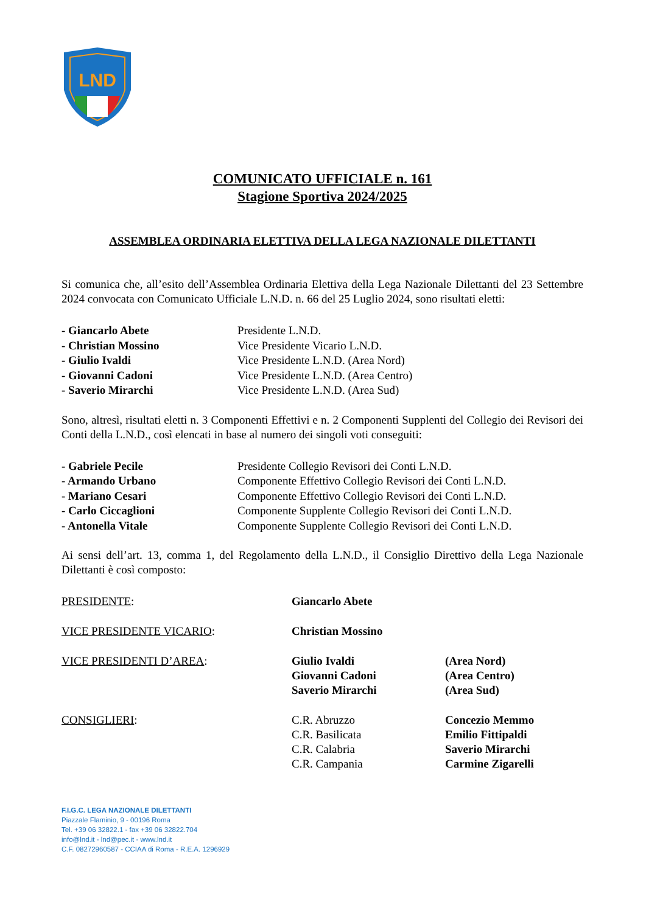LND
COMUNICATO UFFICIALE n. 161
Stagione Sportiva 2024/2025
ASSEMBLEA ORDINARIA ELETTIVA DELLA LEGA NAZIONALE DILETTANTI
Si comunica che, all’esito dell’Assemblea Ordinaria Elettiva della Lega Nazionale Dilettanti del 23 Settembre 2024 convocata con Comunicato Ufficiale L.N.D. n. 66 del 25 Luglio 2024, sono risultati eletti:
- Giancarlo Abete Presidente L.N.D.
- Christian Mossino Vice Presidente Vicario L.N.D.
- Giulio Ivaldi Vice Presidente L.N.D. (Area Nord)
- Giovanni Cadoni Vice Presidente L.N.D. (Area Centro)
- Saverio Mirarchi Vice Presidente L.N.D. (Area Sud)
Sono, altresì, risultati eletti n. 3 Componenti Effettivi e n. 2 Componenti Supplenti del Collegio dei Revisori dei Conti della L.N.D., così elencati in base al numero dei singoli voti conseguiti:
- Gabriele Pecile Presidente Collegio Revisori dei Conti L.N.D.
- Armando Urbano Componente Effettivo Collegio Revisori dei Conti L.N.D.
- Mariano Cesari Componente Effettivo Collegio Revisori dei Conti L.N.D.
- Carlo Ciccaglioni Componente Supplente Collegio Revisori dei Conti L.N.D.
- Antonella Vitale Componente Supplente Collegio Revisori dei Conti L.N.D.
Ai sensi dell’art. 13, comma 1, del Regolamento della L.N.D., il Consiglio Direttivo della Lega Nazionale Dilettanti è così composto:
PRESIDENTE: Giancarlo Abete
VICE PRESIDENTE VICARIO: Christian Mossino
VICE PRESIDENTI D’AREA: Giulio Ivaldi
Giovanni Cadoni
Saverio Mirarchi
(Area Nord)
(Area Centro)
(Area Sud)
CONSIGLIERI: C.R. Abruzzo
C.R. Basilicata
C.R. Calabria
C.R. Campania
Concezio Memmo
Emilio Fittipaldi
Saverio Mirarchi
Carmine Zigarelli
F.I.G.C. LEGA NAZIONALE DILETTANTI
Piazzale Flaminio, 9 - 00196 Roma
Tel. +39 06 32822.1 - fax +39 06 32822.704
info@lnd.it - lnd@pec.it - www.lnd.it
C.F. 08272960587 - CCIAA di Roma - R.E.A. 1296929